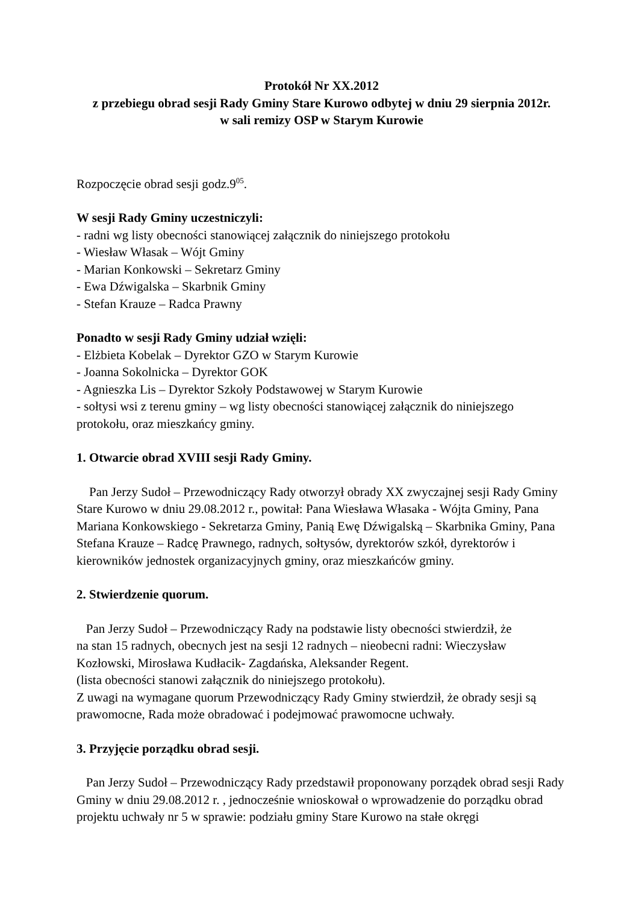Protokół Nr XX.2012
z przebiegu obrad sesji Rady Gminy Stare Kurowo odbytej w dniu 29 sierpnia 2012r.
w sali remizy OSP w Starym Kurowie
Rozpoczęcie obrad sesji godz.9<sup>05</sup>.
W sesji Rady Gminy uczestniczyli:
- radni wg listy obecności stanowiącej załącznik do niniejszego protokołu
- Wiesław Własak – Wójt Gminy
- Marian Konkowski – Sekretarz Gminy
- Ewa Dźwigalska – Skarbnik Gminy
- Stefan Krauze – Radca Prawny
Ponadto w sesji Rady Gminy udział wzięli:
- Elżbieta Kobelak – Dyrektor GZO w Starym Kurowie
- Joanna Sokolnicka – Dyrektor GOK
- Agnieszka Lis – Dyrektor Szkoły Podstawowej w Starym Kurowie
- sołtysi wsi z terenu gminy – wg listy obecności stanowiącej załącznik do niniejszego protokołu, oraz mieszkańcy gminy.
1. Otwarcie obrad XVIII sesji Rady Gminy.
Pan Jerzy Sudoł – Przewodniczący Rady otworzył obrady XX zwyczajnej sesji Rady Gminy Stare Kurowo w dniu 29.08.2012 r., powitał: Pana Wiesława Własaka - Wójta Gminy, Pana Mariana Konkowskiego - Sekretarza Gminy, Panią Ewę Dźwigalską – Skarbnika Gminy, Pana Stefana Krauze – Radcę Prawnego, radnych, sołtysów, dyrektorów szkół, dyrektorów i kierowników jednostek organizacyjnych gminy, oraz mieszkańców gminy.
2. Stwierdzenie quorum.
Pan Jerzy Sudoł – Przewodniczący Rady na podstawie listy obecności stwierdził, że
na stan 15 radnych, obecnych jest na sesji 12 radnych – nieobecni radni: Wieczysław Kozłowski, Mirosława Kudłacik- Zagdańska, Aleksander Regent.
(lista obecności stanowi załącznik do niniejszego protokołu).
Z uwagi na wymagane quorum Przewodniczący Rady Gminy stwierdził, że obrady sesji są prawomocne, Rada może obradować i podejmować prawomocne uchwały.
3. Przyjęcie porządku obrad sesji.
Pan Jerzy Sudoł – Przewodniczący Rady przedstawił proponowany porządek obrad sesji Rady Gminy w dniu 29.08.2012 r. , jednocześnie wnioskował o wprowadzenie do porządku obrad projektu uchwały nr 5 w sprawie: podziału gminy Stare Kurowo na stałe okręgi